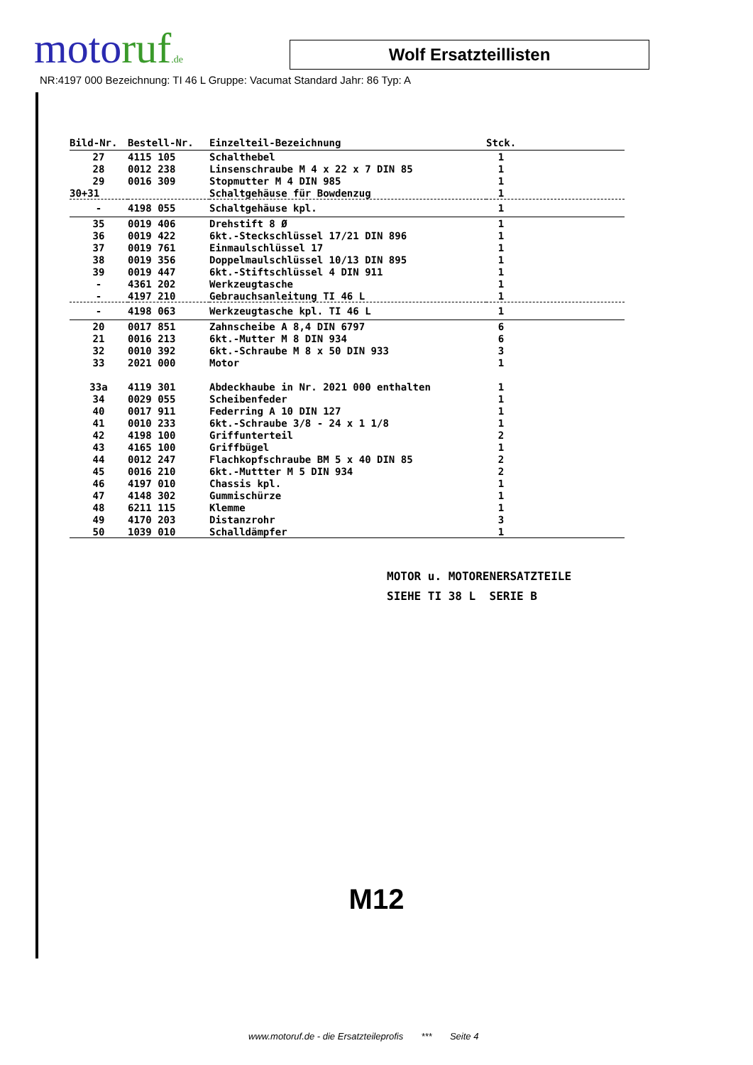motoruf.de
Wolf Ersatzteillisten
NR:4197 000 Bezeichnung: TI 46 L Gruppe: Vacumat Standard Jahr: 86 Typ: A
| Bild-Nr. | Bestell-Nr. | Einzelteil-Bezeichnung | Stck. |
| --- | --- | --- | --- |
| 27 | 4115 105 | Schalthebel | 1 |
| 28 | 0012 238 | Linsenschraube M 4 x 22 x 7 DIN 85 | 1 |
| 29 | 0016 309 | Stopmutter M 4 DIN 985 | 1 |
| 30+31 | | Schaltgehäuse für Bowdenzug | 1 |
| - | 4198 055 | Schaltgehäuse kpl. | 1 |
| 35 | 0019 406 | Drehstift 8 Ø | 1 |
| 36 | 0019 422 | 6kt.-Steckschlüssel 17/21 DIN 896 | 1 |
| 37 | 0019 761 | Einmaulschlüssel 17 | 1 |
| 38 | 0019 356 | Doppelmaulschlüssel 10/13 DIN 895 | 1 |
| 39 | 0019 447 | 6kt.-Stiftschlüssel 4 DIN 911 | 1 |
| - | 4361 202 | Werkzeugtasche | 1 |
| - | 4197 210 | Gebrauchsanleitung TI 46 L | 1 |
| - | 4198 063 | Werkzeugtasche kpl. TI 46 L | 1 |
| 20 | 0017 851 | Zahnscheibe A 8,4 DIN 6797 | 6 |
| 21 | 0016 213 | 6kt.-Mutter M 8 DIN 934 | 6 |
| 32 | 0010 392 | 6kt.-Schraube M 8 x 50 DIN 933 | 3 |
| 33 | 2021 000 | Motor | 1 |
| 33a | 4119 301 | Abdeckhaube in Nr. 2021 000 enthalten | 1 |
| 34 | 0029 055 | Scheibenfeder | 1 |
| 40 | 0017 911 | Federring A 10 DIN 127 | 1 |
| 41 | 0010 233 | 6kt.-Schraube 3/8 - 24 x 1 1/8 | 1 |
| 42 | 4198 100 | Griffunterteil | 2 |
| 43 | 4165 100 | Griffbügel | 1 |
| 44 | 0012 247 | Flachkopfschraube BM 5 x 40 DIN 85 | 2 |
| 45 | 0016 210 | 6kt.-Muttter M 5 DIN 934 | 2 |
| 46 | 4197 010 | Chassis kpl. | 1 |
| 47 | 4148 302 | Gummischürze | 1 |
| 48 | 6211 115 | Klemme | 1 |
| 49 | 4170 203 | Distanzrohr | 3 |
| 50 | 1039 010 | Schalldämpfer | 1 |
MOTOR u. MOTORENERSATZTEILE
SIEHE TI 38 L SERIE B
M12
www.motoruf.de - die Ersatzteileprofis *** Seite 4